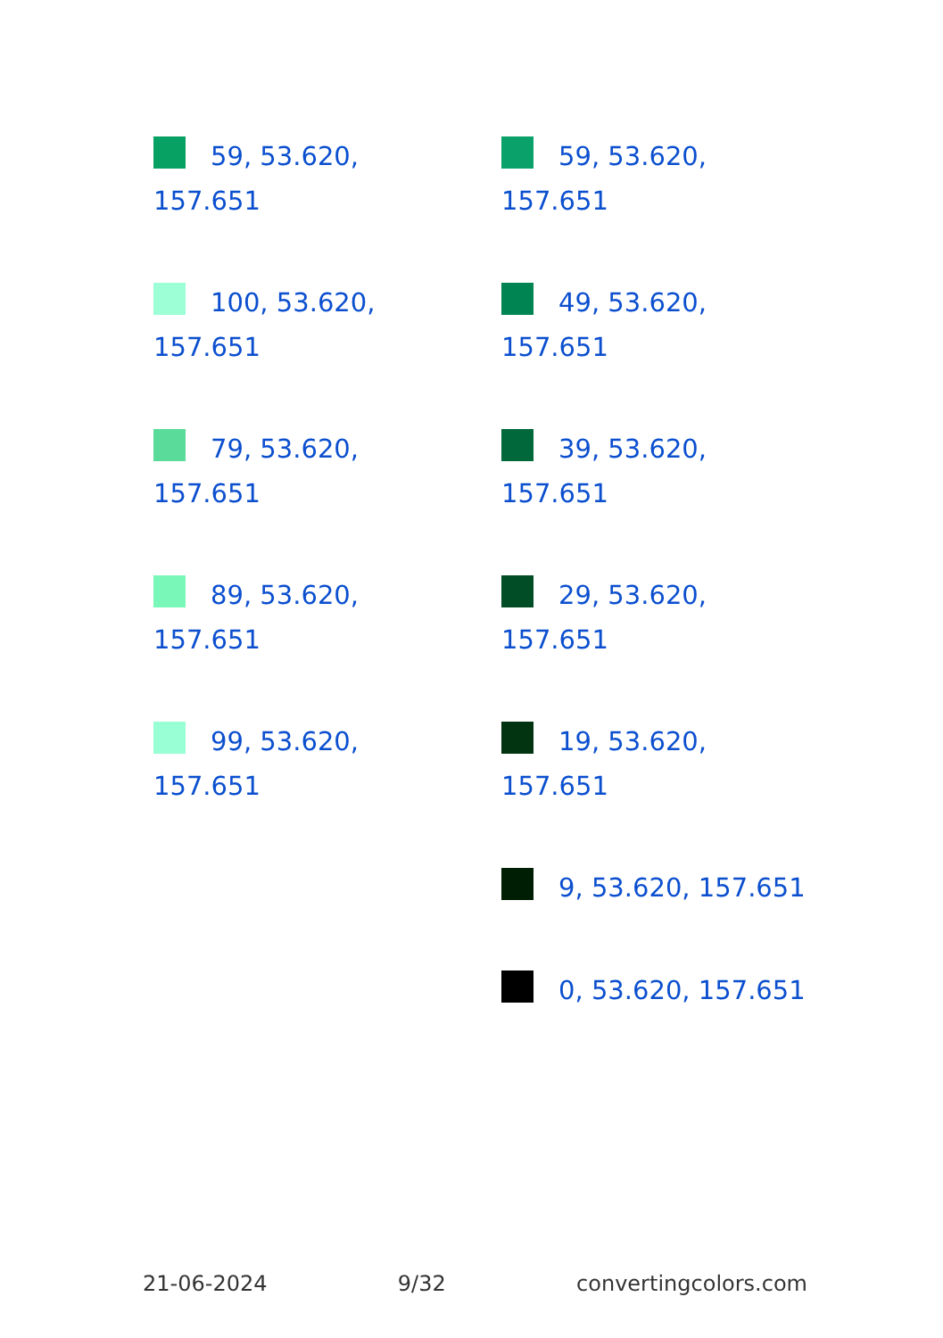59, 53.620, 157.651
100, 53.620, 157.651
79, 53.620, 157.651
89, 53.620, 157.651
99, 53.620, 157.651
59, 53.620, 157.651
49, 53.620, 157.651
39, 53.620, 157.651
29, 53.620, 157.651
19, 53.620, 157.651
9, 53.620, 157.651
0, 53.620, 157.651
21-06-2024 9/32 convertingcolors.com